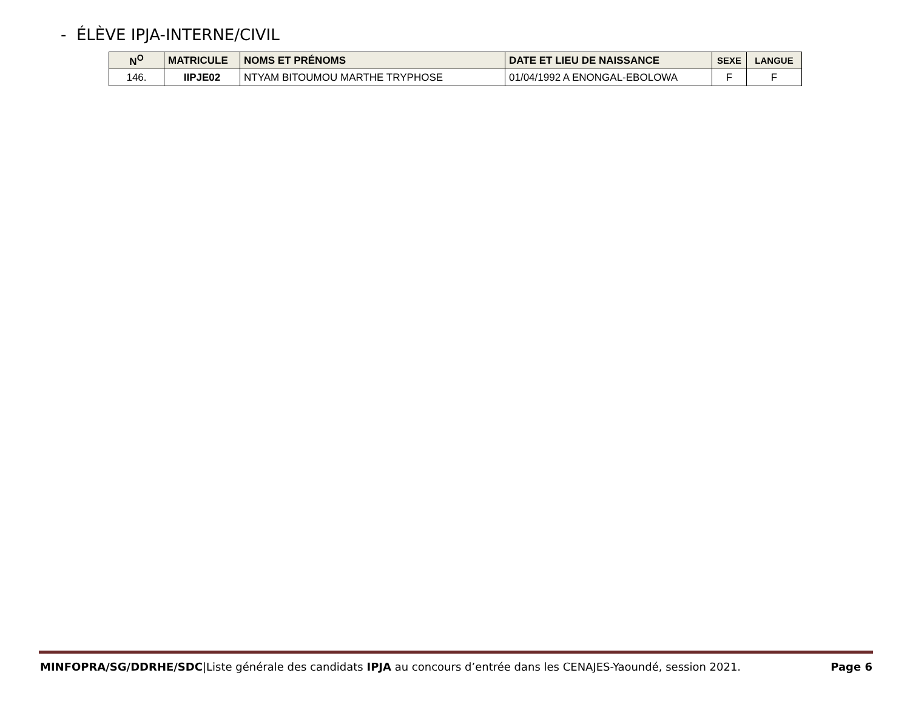- ÉLÈVE IPJA-INTERNE/CIVIL
| N<sup>O</sup> | MATRICULE | NOMS ET PRÉNOMS | DATE ET LIEU DE NAISSANCE | SEXE | LANGUE |
| --- | --- | --- | --- | --- | --- |
| 146. | IIPJE02 | NTYAM BITOUMOU MARTHE TRYPHOSE | 01/04/1992 A ENONGAL-EBOLOWA | F | F |
MINFOPRA/SG/DDRHE/SDC|Liste générale des candidats IPJA au concours d’entrée dans les CENAJES-Yaoundé, session 2021. Page 6